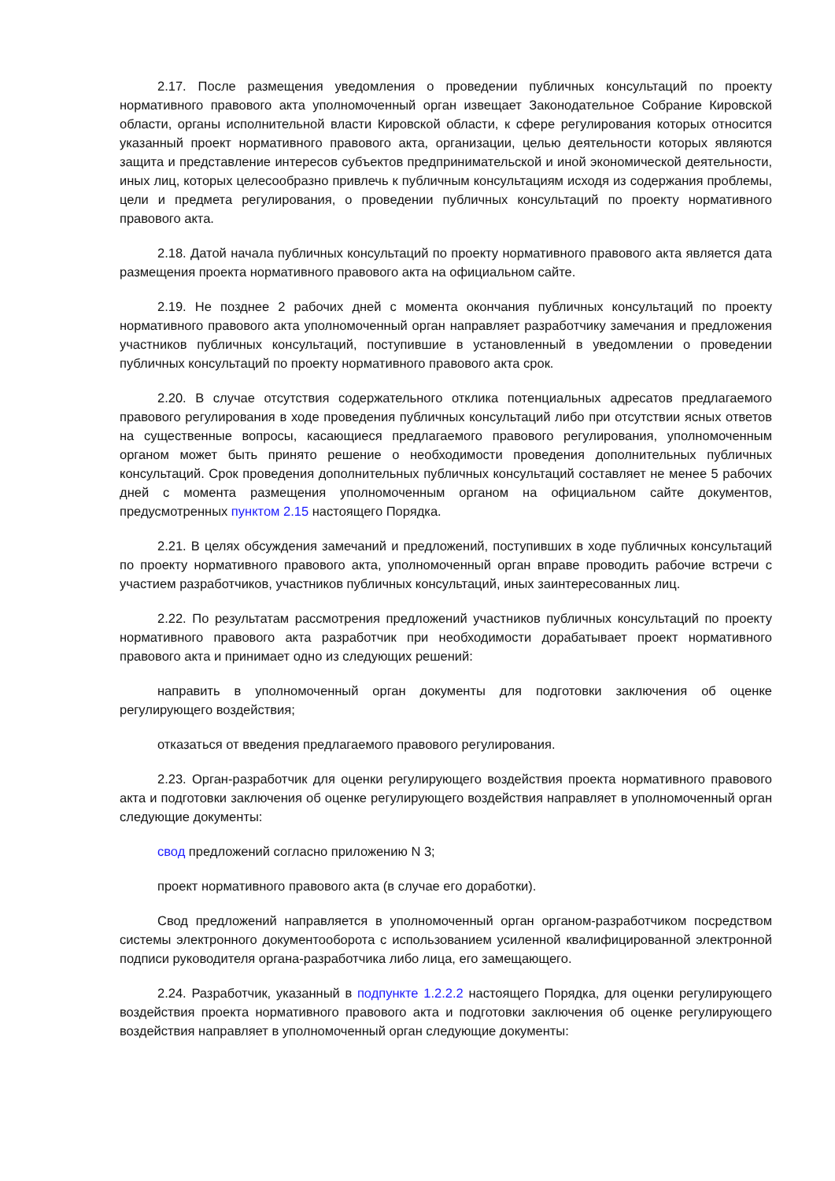2.17. После размещения уведомления о проведении публичных консультаций по проекту нормативного правового акта уполномоченный орган извещает Законодательное Собрание Кировской области, органы исполнительной власти Кировской области, к сфере регулирования которых относится указанный проект нормативного правового акта, организации, целью деятельности которых являются защита и представление интересов субъектов предпринимательской и иной экономической деятельности, иных лиц, которых целесообразно привлечь к публичным консультациям исходя из содержания проблемы, цели и предмета регулирования, о проведении публичных консультаций по проекту нормативного правового акта.
2.18. Датой начала публичных консультаций по проекту нормативного правового акта является дата размещения проекта нормативного правового акта на официальном сайте.
2.19. Не позднее 2 рабочих дней с момента окончания публичных консультаций по проекту нормативного правового акта уполномоченный орган направляет разработчику замечания и предложения участников публичных консультаций, поступившие в установленный в уведомлении о проведении публичных консультаций по проекту нормативного правового акта срок.
2.20. В случае отсутствия содержательного отклика потенциальных адресатов предлагаемого правового регулирования в ходе проведения публичных консультаций либо при отсутствии ясных ответов на существенные вопросы, касающиеся предлагаемого правового регулирования, уполномоченным органом может быть принято решение о необходимости проведения дополнительных публичных консультаций. Срок проведения дополнительных публичных консультаций составляет не менее 5 рабочих дней с момента размещения уполномоченным органом на официальном сайте документов, предусмотренных пунктом 2.15 настоящего Порядка.
2.21. В целях обсуждения замечаний и предложений, поступивших в ходе публичных консультаций по проекту нормативного правового акта, уполномоченный орган вправе проводить рабочие встречи с участием разработчиков, участников публичных консультаций, иных заинтересованных лиц.
2.22. По результатам рассмотрения предложений участников публичных консультаций по проекту нормативного правового акта разработчик при необходимости дорабатывает проект нормативного правового акта и принимает одно из следующих решений:
направить в уполномоченный орган документы для подготовки заключения об оценке регулирующего воздействия;
отказаться от введения предлагаемого правового регулирования.
2.23. Орган-разработчик для оценки регулирующего воздействия проекта нормативного правового акта и подготовки заключения об оценке регулирующего воздействия направляет в уполномоченный орган следующие документы:
свод предложений согласно приложению N 3;
проект нормативного правового акта (в случае его доработки).
Свод предложений направляется в уполномоченный орган органом-разработчиком посредством системы электронного документооборота с использованием усиленной квалифицированной электронной подписи руководителя органа-разработчика либо лица, его замещающего.
2.24. Разработчик, указанный в подпункте 1.2.2.2 настоящего Порядка, для оценки регулирующего воздействия проекта нормативного правового акта и подготовки заключения об оценке регулирующего воздействия направляет в уполномоченный орган следующие документы: